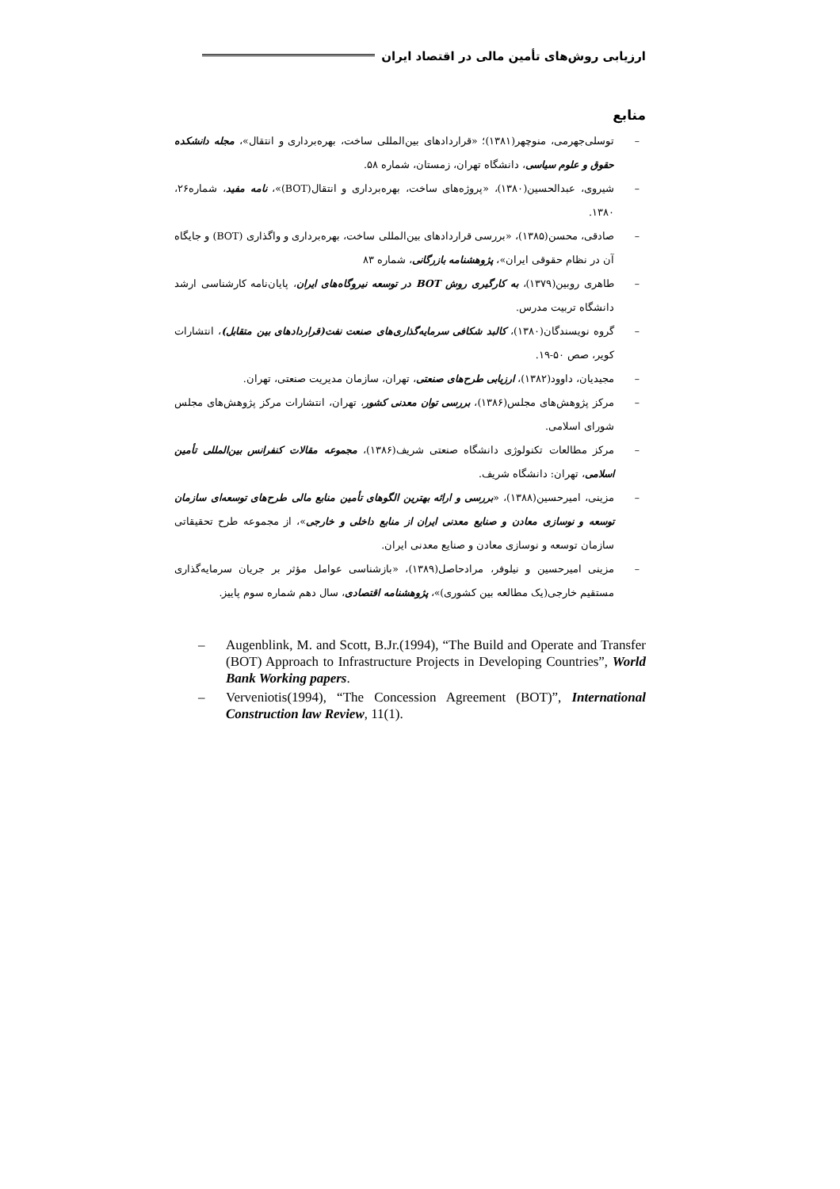ارزیابی روش‌های تأمین مالی در اقتصاد ایران
منابع
– توسلی‌جهرمی، منوچهر(۱۳۸۱)؛ «قراردادهای بین‌المللی ساخت، بهره‌برداری و انتقال»، مجله دانشکده حقوق و علوم سیاسی، دانشگاه تهران، زمستان، شماره ۵۸.
– شیروی، عبدالحسین(۱۳۸۰)، «پروژه‌های ساخت، بهره‌برداری و انتقال(BOT)»، نامه مفید، شماره۲۶، ۱۳۸۰.
– صادقی، محسن(۱۳۸۵)، «بررسی قراردادهای بین‌المللی ساخت، بهره‌برداری و واگذاری (BOT) و جایگاه آن در نظام حقوقی ایران»، پژوهشنامه بازرگانی، شماره ۸۳
– طاهری روبین(۱۳۷۹)، به کارگیری روش BOT در توسعه نیروگاه‌های ایران، پایان‌نامه کارشناسی ارشد دانشگاه تربیت مدرس.
– گروه نویسندگان(۱۳۸۰)، کالبد شکافی سرمایه‌گذاری‌های صنعت نفت(قراردادهای بین متقابل)، انتشارات کویر، صص ۵۰-۱۹.
– مجیدیان، داوود(۱۳۸۲)، ارزیابی طرح‌های صنعتی، تهران، سازمان مدیریت صنعتی، تهران.
– مرکز پژوهش‌های مجلس(۱۳۸۶)، بررسی توان معدنی کشور، تهران، انتشارات مرکز پژوهش‌های مجلس شورای اسلامی.
– مرکز مطالعات تکنولوژی دانشگاه صنعتی شریف(۱۳۸۶)، مجموعه مقالات کنفرانس بین‌المللی تأمین اسلامی، تهران: دانشگاه شریف.
– مزینی، امیرحسین(۱۳۸۸)، «بررسی و ارائه بهترین الگوهای تأمین منابع مالی طرح‌های توسعه‌ای سازمان توسعه و نوسازی معادن و صنایع معدنی ایران از منابع داخلی و خارجی»، از مجموعه طرح تحقیقاتی سازمان توسعه و نوسازی معادن و صنایع معدنی ایران.
– مزینی امیرحسین و نیلوفر، مرادحاصل(۱۳۸۹)، «بازشناسی عوامل مؤثر بر جریان سرمایه‌گذاری مستقیم خارجی(یک مطالعه بین کشوری)»، پژوهشنامه اقتصادی، سال دهم شماره سوم پاییز.
– Augenblink, M. and Scott, B.Jr.(1994), “The Build and Operate and Transfer (BOT) Approach to Infrastructure Projects in Developing Countries”, World Bank Working papers.
– Verveniotis(1994), “The Concession Agreement (BOT)”, International Construction law Review, 11(1).